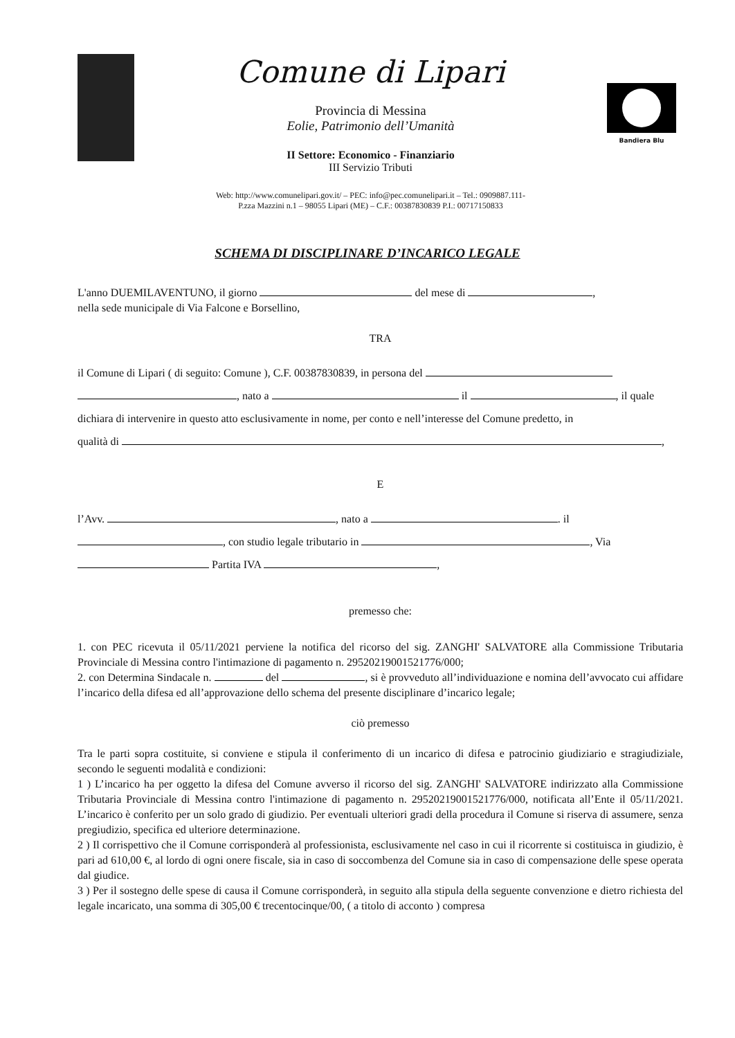Comune di Lipari
Provincia di Messina
Eolie, Patrimonio dell’Umanità
II Settore: Economico - Finanziario
III Servizio Tributi
Web: http://www.comunelipari.gov.it/ – PEC: info@pec.comunelipari.it – Tel.: 0909887.111-
P.zza Mazzini n.1 – 98055 Lipari (ME) – C.F.: 00387830839 P.I.: 00717150833
Bandiera Blu
SCHEMA DI DISCIPLINARE D’INCARICO LEGALE
L'anno DUEMILAVENTUNO, il giorno del mese di ,
nella sede municipale di Via Falcone e Borsellino,
TRA
il Comune di Lipari ( di seguito: Comune ), C.F. 00387830839, in persona del
, nato a il , il quale
dichiara di intervenire in questo atto esclusivamente in nome, per conto e nell’interesse del Comune predetto, in
qualità di ,
E
l’Avv. , nato a . il
, con studio legale tributario in , Via
Partita IVA ,
premesso che:
1. con PEC ricevuta il 05/11/2021 perviene la notifica del ricorso del sig. ZANGHI' SALVATORE alla Commissione Tributaria Provinciale di Messina contro l'intimazione di pagamento n. 29520219001521776/000;
2. con Determina Sindacale n. del , si è provveduto all’individuazione e nomina dell’avvocato cui affidare l’incarico della difesa ed all’approvazione dello schema del presente disciplinare d’incarico legale;
ciò premesso
Tra le parti sopra costituite, si conviene e stipula il conferimento di un incarico di difesa e patrocinio giudiziario e stragiudiziale, secondo le seguenti modalità e condizioni:
1 ) L’incarico ha per oggetto la difesa del Comune avverso il ricorso del sig. ZANGHI' SALVATORE indirizzato alla Commissione Tributaria Provinciale di Messina contro l'intimazione di pagamento n. 29520219001521776/000, notificata all’Ente il 05/11/2021. L’incarico è conferito per un solo grado di giudizio. Per eventuali ulteriori gradi della procedura il Comune si riserva di assumere, senza pregiudizio, specifica ed ulteriore determinazione.
2 ) Il corrispettivo che il Comune corrisponderà al professionista, esclusivamente nel caso in cui il ricorrente si costituisca in giudizio, è pari ad 610,00 €, al lordo di ogni onere fiscale, sia in caso di soccombenza del Comune sia in caso di compensazione delle spese operata dal giudice.
3 ) Per il sostegno delle spese di causa il Comune corrisponderà, in seguito alla stipula della seguente convenzione e dietro richiesta del legale incaricato, una somma di 305,00 € trecentocinque/00, ( a titolo di acconto ) compresa